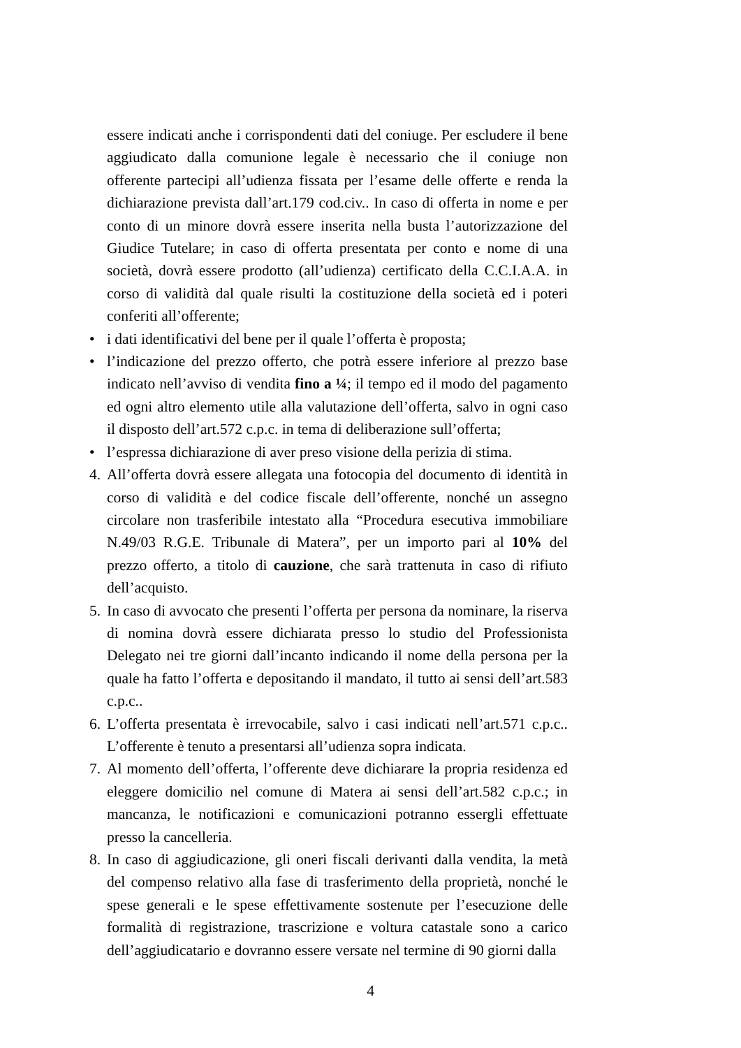essere indicati anche i corrispondenti dati del coniuge. Per escludere il bene aggiudicato dalla comunione legale è necessario che il coniuge non offerente partecipi all’udienza fissata per l’esame delle offerte e renda la dichiarazione prevista dall’art.179 cod.civ.. In caso di offerta in nome e per conto di un minore dovrà essere inserita nella busta l’autorizzazione del Giudice Tutelare; in caso di offerta presentata per conto e nome di una società, dovrà essere prodotto (all’udienza) certificato della C.C.I.A.A. in corso di validità dal quale risulti la costituzione della società ed i poteri conferiti all’offerente;
• i dati identificativi del bene per il quale l’offerta è proposta;
• l’indicazione del prezzo offerto, che potrà essere inferiore al prezzo base indicato nell’avviso di vendita fino a ¼; il tempo ed il modo del pagamento ed ogni altro elemento utile alla valutazione dell’offerta, salvo in ogni caso il disposto dell’art.572 c.p.c. in tema di deliberazione sull’offerta;
• l’espressa dichiarazione di aver preso visione della perizia di stima.
4.
All’offerta dovrà essere allegata una fotocopia del documento di identità in corso di validità e del codice fiscale dell’offerente, nonché un assegno circolare non trasferibile intestato alla “Procedura esecutiva immobiliare N.49/03 R.G.E. Tribunale di Matera”, per un importo pari al 10% del prezzo offerto, a titolo di cauzione, che sarà trattenuta in caso di rifiuto dell’acquisto.
5.
In caso di avvocato che presenti l’offerta per persona da nominare, la riserva di nomina dovrà essere dichiarata presso lo studio del Professionista Delegato nei tre giorni dall’incanto indicando il nome della persona per la quale ha fatto l’offerta e depositando il mandato, il tutto ai sensi dell’art.583 c.p.c..
6.
L’offerta presentata è irrevocabile, salvo i casi indicati nell’art.571 c.p.c.. L’offerente è tenuto a presentarsi all’udienza sopra indicata.
7.
Al momento dell’offerta, l’offerente deve dichiarare la propria residenza ed eleggere domicilio nel comune di Matera ai sensi dell’art.582 c.p.c.; in mancanza, le notificazioni e comunicazioni potranno essergli effettuate presso la cancelleria.
8.
In caso di aggiudicazione, gli oneri fiscali derivanti dalla vendita, la metà del compenso relativo alla fase di trasferimento della proprietà, nonché le spese generali e le spese effettivamente sostenute per l’esecuzione delle formalità di registrazione, trascrizione e voltura catastale sono a carico dell’aggiudicatario e dovranno essere versate nel termine di 90 giorni dalla
4